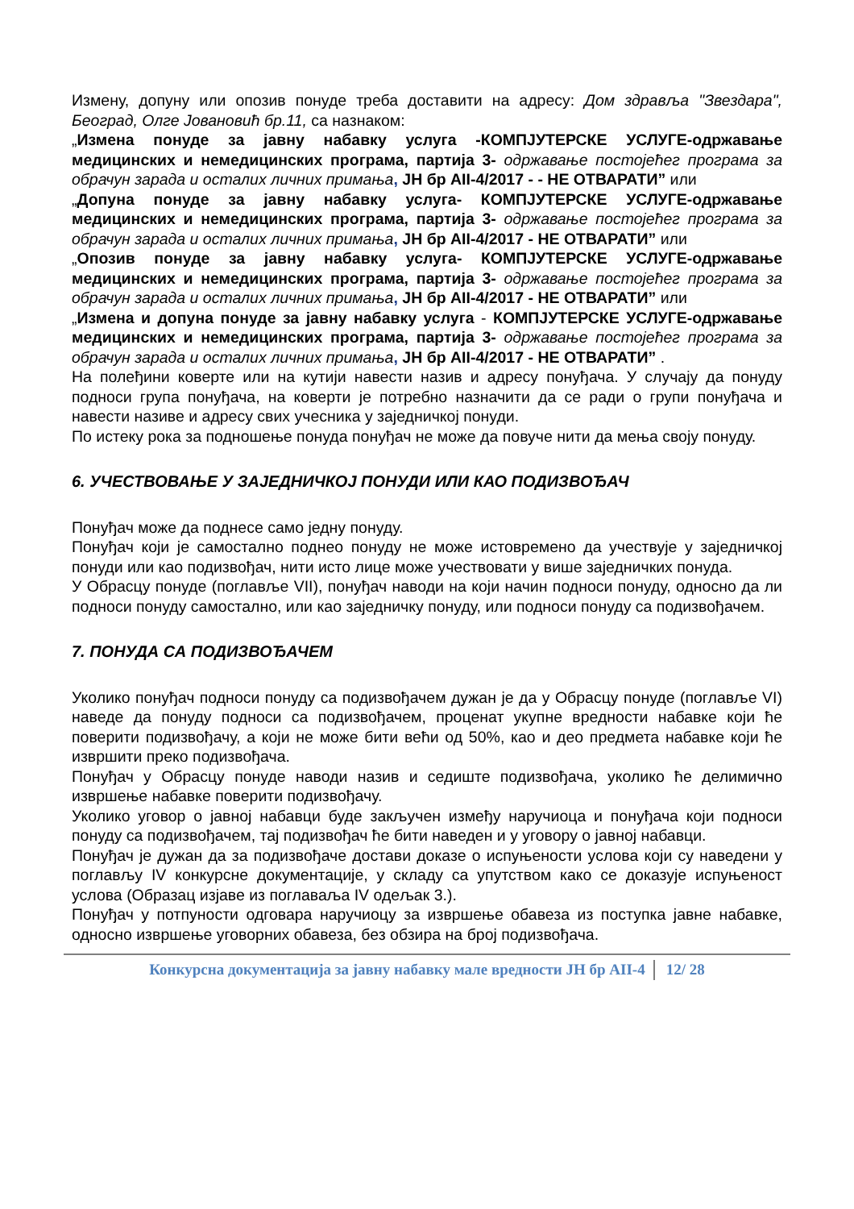Измену, допуну или опозив понуде треба доставити на адресу: Дом здравља "Звездара", Београд, Олге Јовановић бр.11, са назнаком:
„Измена понуде за јавну набавку услуга -КОМПЈУТЕРСКЕ УСЛУГЕ-одржавање медицинских и немедицинских програма, партија 3- одржавање постојећег програма за обрачун зарада и осталих личних примања, ЈН бр АII-4/2017 - - НЕ ОТВАРАТИ” или
„Допуна понуде за јавну набавку услуга- КОМПЈУТЕРСКЕ УСЛУГЕ-одржавање медицинских и немедицинских програма, партија 3- одржавање постојећег програма за обрачун зарада и осталих личних примања, ЈН бр АII-4/2017 - НЕ ОТВАРАТИ” или
„Опозив понуде за јавну набавку услуга- КОМПЈУТЕРСКЕ УСЛУГЕ-одржавање медицинских и немедицинских програма, партија 3- одржавање постојећег програма за обрачун зарада и осталих личних примања, ЈН бр АII-4/2017 - НЕ ОТВАРАТИ” или
„Измена и допуна понуде за јавну набавку услуга - КОМПЈУТЕРСКЕ УСЛУГЕ-одржавање медицинских и немедицинских програма, партија 3- одржавање постојећег програма за обрачун зарада и осталих личних примања, ЈН бр АII-4/2017 - НЕ ОТВАРАТИ” .
На полеђини коверте или на кутији навести назив и адресу понуђача. У случају да понуду подноси група понуђача, на коверти је потребно назначити да се ради о групи понуђача и навести називе и адресу свих учесника у заједничкој понуди.
По истеку рока за подношење понуда понуђач не може да повуче нити да мења своју понуду.
6. УЧЕСТВОВАЊЕ У ЗАЈЕДНИЧКОЈ ПОНУДИ ИЛИ КАО ПОДИЗВОЂАЧ
Понуђач може да поднесе само једну понуду.
Понуђач који је самостално поднео понуду не може истовремено да учествује у заједничкој понуди или као подизвођач, нити исто лице може учествовати у више заједничких понуда.
У Обрасцу понуде (поглавље VII), понуђач наводи на који начин подноси понуду, односно да ли подноси понуду самостално, или као заједничку понуду, или подноси понуду са подизвођачем.
7. ПОНУДА СА ПОДИЗВОЂАЧЕМ
Уколико понуђач подноси понуду са подизвођачем дужан је да у Обрасцу понуде (поглавље VI) наведе да понуду подноси са подизвођачем, проценат укупне вредности набавке који ће поверити подизвођачу, а који не може бити већи од 50%, као и део предмета набавке који ће извршити преко подизвођача.
Понуђач у Обрасцу понуде наводи назив и седиште подизвођача, уколико ће делимично извршење набавке поверити подизвођачу.
Уколико уговор о јавној набавци буде закључен између наручиоца и понуђача који подноси понуду са подизвођачем, тај подизвођач ће бити наведен и у уговору о јавној набавци.
Понуђач је дужан да за подизвођаче достави доказе о испуњености услова који су наведени у поглављу IV конкурсне документације, у складу са упутством како се доказује испуњеност услова (Образац изјаве из поглаваља IV одељак 3.).
Понуђач у потпуности одговара наручиоцу за извршење обавеза из поступка јавне набавке, односно извршење уговорних обавеза, без обзира на број подизвођача.
Конкурсна документација за јавну набавку мале вредности ЈН бр АII-4 12/ 28